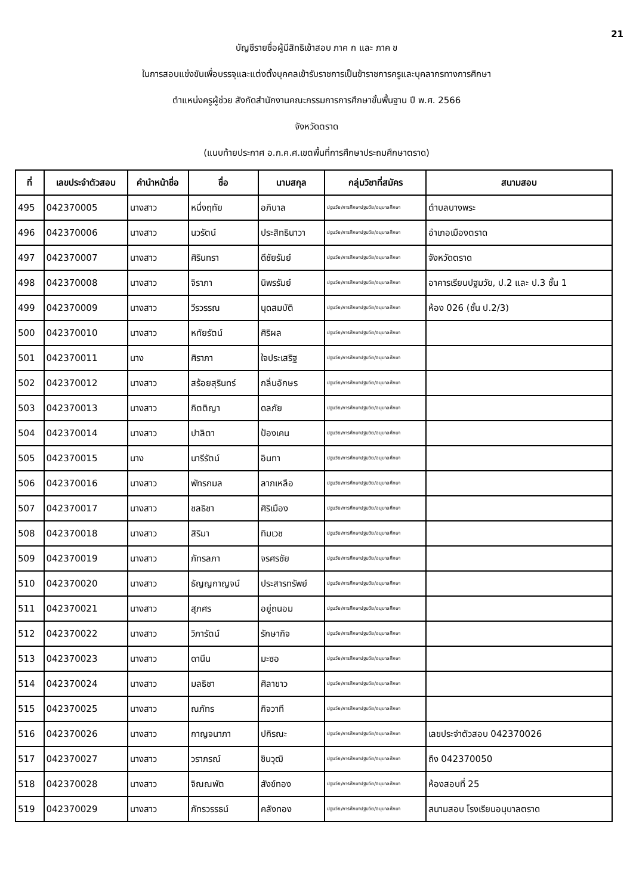21
บัญชีรายชื่อผู้มีสิทธิเข้าสอบ ภาค ก และ ภาค ข
ในการสอบแข่งขันเพื่อบรรจุและแต่งตั้งบุคคลเข้ารับราชการเป็นข้าราชการครูและบุคลากรทางการศึกษา
ตำแหน่งครูผู้ช่วย สังกัดสำนักงานคณะกรรมการการศึกษาขั้นพื้นฐาน ปี พ.ศ. 2566
จังหวัดตราด
(แนบท้ายประกาศ อ.ก.ค.ศ.เขตพื้นที่การศึกษาประถมศึกษาตราด)
| ที่ | เลขประจำตัวสอบ | คำนำหน้าชื่อ | ชื่อ | นามสกุล | กลุ่มวิชาที่สมัคร | สนามสอบ |
| --- | --- | --- | --- | --- | --- | --- |
| 495 | 042370005 | นางสาว | หนึ่งฤทัย | อภิบาล | ปฐมวัย/การศึกษาปฐมวัย/อนุบาลศึกษา | ตำบลบางพระ |
| 496 | 042370006 | นางสาว | นวรัตน์ | ประสิทธินาวา | ปฐมวัย/การศึกษาปฐมวัย/อนุบาลศึกษา | อำเภอเมืองตราด |
| 497 | 042370007 | นางสาว | ศิรินทรา | ดีชัยรัมย์ | ปฐมวัย/การศึกษาปฐมวัย/อนุบาลศึกษา | จังหวัดตราด |
| 498 | 042370008 | นางสาว | จิราภา | นิพรรัมย์ | ปฐมวัย/การศึกษาปฐมวัย/อนุบาลศึกษา | อาคารเรียนปฐมวัย, ป.2 และ ป.3 ชั้น 1 |
| 499 | 042370009 | นางสาว | วีรวรรณ | นุดสมบัติ | ปฐมวัย/การศึกษาปฐมวัย/อนุบาลศึกษา | ห้อง 026 (ชั้น ป.2/3) |
| 500 | 042370010 | นางสาว | หทัยรัตน์ | ศิริผล | ปฐมวัย/การศึกษาปฐมวัย/อนุบาลศึกษา | |
| 501 | 042370011 | นาง | ศิราภา | ใจประเสริฐ | ปฐมวัย/การศึกษาปฐมวัย/อนุบาลศึกษา | |
| 502 | 042370012 | นางสาว | สร้อยสุรินทร์ | กลิ่นอักษร | ปฐมวัย/การศึกษาปฐมวัย/อนุบาลศึกษา | |
| 503 | 042370013 | นางสาว | กิตติญา | ดลภัย | ปฐมวัย/การศึกษาปฐมวัย/อนุบาลศึกษา | |
| 504 | 042370014 | นางสาว | ปาลิตา | ป้องเคน | ปฐมวัย/การศึกษาปฐมวัย/อนุบาลศึกษา | |
| 505 | 042370015 | นาง | นารีรัตน์ | อินทา | ปฐมวัย/การศึกษาปฐมวัย/อนุบาลศึกษา | |
| 506 | 042370016 | นางสาว | พัทรกมล | ลาภเหลือ | ปฐมวัย/การศึกษาปฐมวัย/อนุบาลศึกษา | |
| 507 | 042370017 | นางสาว | ชลธิชา | ศิริเมือง | ปฐมวัย/การศึกษาปฐมวัย/อนุบาลศึกษา | |
| 508 | 042370018 | นางสาว | สิริมา | ทิมเวช | ปฐมวัย/การศึกษาปฐมวัย/อนุบาลศึกษา | |
| 509 | 042370019 | นางสาว | ภัทรลภา | จรศรชัย | ปฐมวัย/การศึกษาปฐมวัย/อนุบาลศึกษา | |
| 510 | 042370020 | นางสาว | ธัญญกาญจน์ | ประสารทรัพย์ | ปฐมวัย/การศึกษาปฐมวัย/อนุบาลศึกษา | |
| 511 | 042370021 | นางสาว | สุภศร | อยู่ถนอม | ปฐมวัย/การศึกษาปฐมวัย/อนุบาลศึกษา | |
| 512 | 042370022 | นางสาว | วิภารัตน์ | รักษากิจ | ปฐมวัย/การศึกษาปฐมวัย/อนุบาลศึกษา | |
| 513 | 042370023 | นางสาว | ดานีน | มะซอ | ปฐมวัย/การศึกษาปฐมวัย/อนุบาลศึกษา | |
| 514 | 042370024 | นางสาว | มลธิชา | ศิลาขาว | ปฐมวัย/การศึกษาปฐมวัย/อนุบาลศึกษา | |
| 515 | 042370025 | นางสาว | ณภัทร | กิจวาที | ปฐมวัย/การศึกษาปฐมวัย/อนุบาลศึกษา | |
| 516 | 042370026 | นางสาว | กาญจนาภา | ปกิรณะ | ปฐมวัย/การศึกษาปฐมวัย/อนุบาลศึกษา | เลขประจำตัวสอบ 042370026 |
| 517 | 042370027 | นางสาว | วราภรณ์ | ชินวุฒิ | ปฐมวัย/การศึกษาปฐมวัย/อนุบาลศึกษา | ถึง 042370050 |
| 518 | 042370028 | นางสาว | จิณณพัต | สังข์ทอง | ปฐมวัย/การศึกษาปฐมวัย/อนุบาลศึกษา | ห้องสอบที่ 25 |
| 519 | 042370029 | นางสาว | ภัทรวรรธน์ | คลังทอง | ปฐมวัย/การศึกษาปฐมวัย/อนุบาลศึกษา | สนามสอบ โรงเรียนอนุบาลตราด |